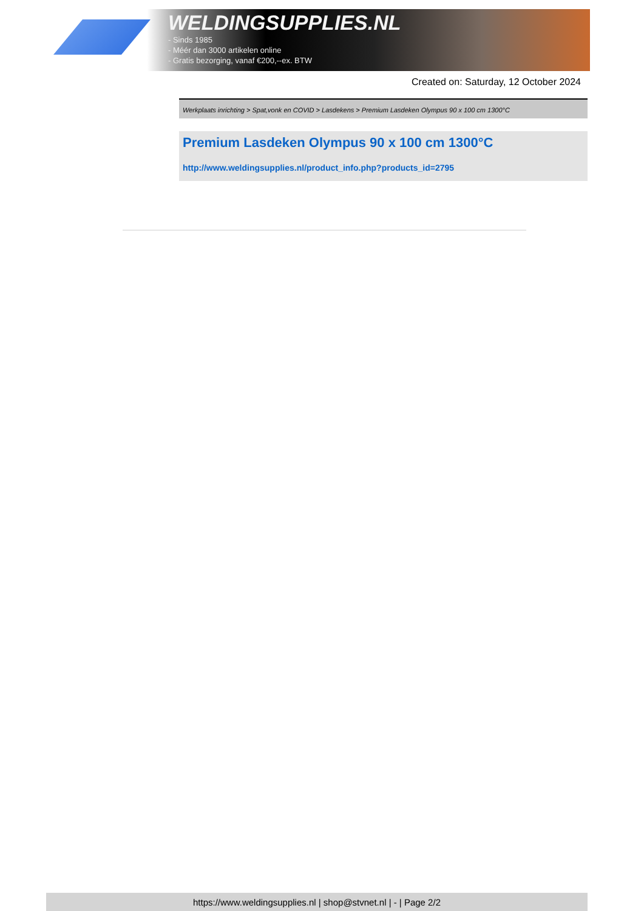WELDINGSUPPLIES.NL
- Sinds 1985
- Méér dan 3000 artikelen online
- Gratis bezorging, vanaf €200,--ex. BTW
Created on: Saturday, 12 October 2024
Werkplaats inrichting > Spat,vonk en COVID > Lasdekens > Premium Lasdeken Olympus 90 x 100 cm 1300°C
Premium Lasdeken Olympus 90 x 100 cm 1300°C
http://www.weldingsupplies.nl/product_info.php?products_id=2795
https://www.weldingsupplies.nl | shop@stvnet.nl | - | Page 2/2